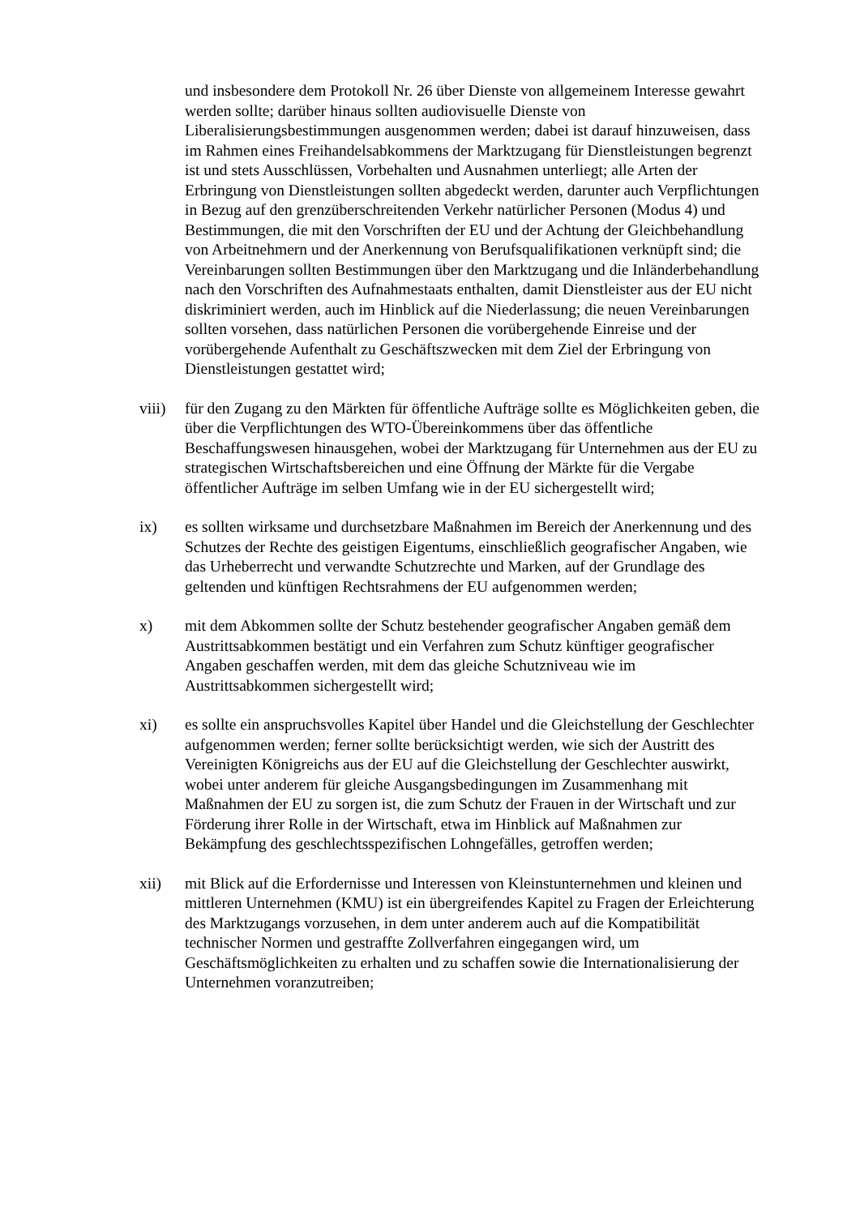und insbesondere dem Protokoll Nr. 26 über Dienste von allgemeinem Interesse gewahrt werden sollte; darüber hinaus sollten audiovisuelle Dienste von Liberalisierungsbestimmungen ausgenommen werden; dabei ist darauf hinzuweisen, dass im Rahmen eines Freihandelsabkommens der Marktzugang für Dienstleistungen begrenzt ist und stets Ausschlüssen, Vorbehalten und Ausnahmen unterliegt; alle Arten der Erbringung von Dienstleistungen sollten abgedeckt werden, darunter auch Verpflichtungen in Bezug auf den grenzüberschreitenden Verkehr natürlicher Personen (Modus 4) und Bestimmungen, die mit den Vorschriften der EU und der Achtung der Gleichbehandlung von Arbeitnehmern und der Anerkennung von Berufsqualifikationen verknüpft sind; die Vereinbarungen sollten Bestimmungen über den Marktzugang und die Inländerbehandlung nach den Vorschriften des Aufnahmestaats enthalten, damit Dienstleister aus der EU nicht diskriminiert werden, auch im Hinblick auf die Niederlassung; die neuen Vereinbarungen sollten vorsehen, dass natürlichen Personen die vorübergehende Einreise und der vorübergehende Aufenthalt zu Geschäftszwecken mit dem Ziel der Erbringung von Dienstleistungen gestattet wird;
viii)
für den Zugang zu den Märkten für öffentliche Aufträge sollte es Möglichkeiten geben, die über die Verpflichtungen des WTO-Übereinkommens über das öffentliche Beschaffungswesen hinausgehen, wobei der Marktzugang für Unternehmen aus der EU zu strategischen Wirtschaftsbereichen und eine Öffnung der Märkte für die Vergabe öffentlicher Aufträge im selben Umfang wie in der EU sichergestellt wird;
ix) es sollten wirksame und durchsetzbare Maßnahmen im Bereich der Anerkennung und des Schutzes der Rechte des geistigen Eigentums, einschließlich geografischer Angaben, wie das Urheberrecht und verwandte Schutzrechte und Marken, auf der Grundlage des geltenden und künftigen Rechtsrahmens der EU aufgenommen werden;
x) mit dem Abkommen sollte der Schutz bestehender geografischer Angaben gemäß dem Austrittsabkommen bestätigt und ein Verfahren zum Schutz künftiger geografischer Angaben geschaffen werden, mit dem das gleiche Schutzniveau wie im Austrittsabkommen sichergestellt wird;
xi) es sollte ein anspruchsvolles Kapitel über Handel und die Gleichstellung der Geschlechter aufgenommen werden; ferner sollte berücksichtigt werden, wie sich der Austritt des Vereinigten Königreichs aus der EU auf die Gleichstellung der Geschlechter auswirkt, wobei unter anderem für gleiche Ausgangsbedingungen im Zusammenhang mit Maßnahmen der EU zu sorgen ist, die zum Schutz der Frauen in der Wirtschaft und zur Förderung ihrer Rolle in der Wirtschaft, etwa im Hinblick auf Maßnahmen zur Bekämpfung des geschlechtsspezifischen Lohngefälles, getroffen werden;
xii) mit Blick auf die Erfordernisse und Interessen von Kleinstunternehmen und kleinen und mittleren Unternehmen (KMU) ist ein übergreifendes Kapitel zu Fragen der Erleichterung des Marktzugangs vorzusehen, in dem unter anderem auch auf die Kompatibilität technischer Normen und gestraffte Zollverfahren eingegangen wird, um Geschäftsmöglichkeiten zu erhalten und zu schaffen sowie die Internationalisierung der Unternehmen voranzutreiben;